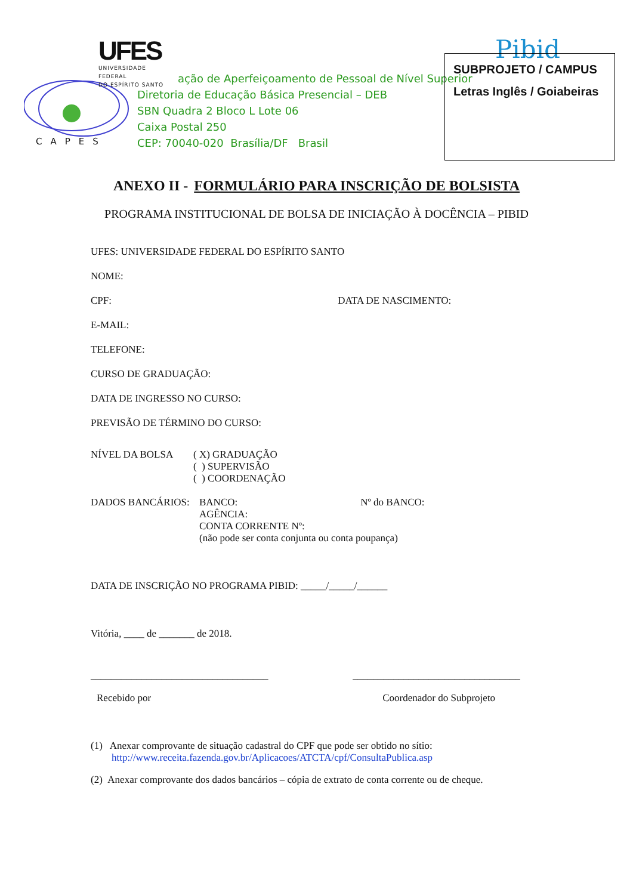UFES
UNIVERSIDADE FEDERAL
DO ESPÍRITO SANTO
CAPES
ação de Aperfeiçoamento de Pessoal de Nível Superior
Diretoria de Educação Básica Presencial – DEB
SBN Quadra 2 Bloco L Lote 06
Caixa Postal 250
CEP: 70040-020 Brasília/DF Brasil
Pibid
SUBPROJETO / CAMPUS
Letras Inglês / Goiabeiras
ANEXO II - FORMULÁRIO PARA INSCRIÇÃO DE BOLSISTA
PROGRAMA INSTITUCIONAL DE BOLSA DE INICIAÇÃO À DOCÊNCIA – PIBID
UFES: UNIVERSIDADE FEDERAL DO ESPÍRITO SANTO
NOME:
CPF: DATA DE NASCIMENTO:
E-MAIL:
TELEFONE:
CURSO DE GRADUAÇÃO:
DATA DE INGRESSO NO CURSO:
PREVISÃO DE TÉRMINO DO CURSO:
NÍVEL DA BOLSA
( X) GRADUAÇÃO
( ) SUPERVISÃO
( ) COORDENAÇÃO
DADOS BANCÁRIOS: BANCO: Nº do BANCO:
AGÊNCIA:
CONTA CORRENTE Nº:
(não pode ser conta conjunta ou conta poupança)
DATA DE INSCRIÇÃO NO PROGRAMA PIBID: _____/_____/______
Vitória, ____ de _______ de 2018.
___________________________________ _________________________________
Recebido por Coordenador do Subprojeto
(1) Anexar comprovante de situação cadastral do CPF que pode ser obtido no sítio:
http://www.receita.fazenda.gov.br/Aplicacoes/ATCTA/cpf/ConsultaPublica.asp
(2) Anexar comprovante dos dados bancários – cópia de extrato de conta corrente ou de cheque.